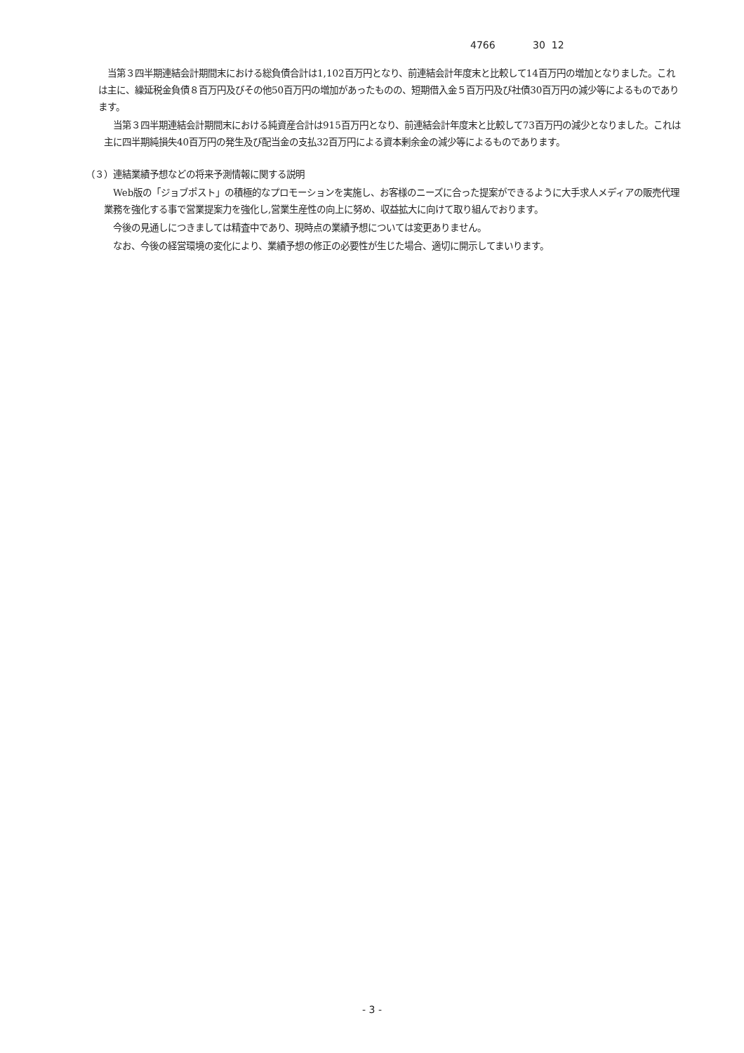4766 30 12
　当第３四半期連結会計期間末における総負債合計は1,102百万円となり、前連結会計年度末と比較して14百万円の増加となりました。これは主に、繰延税金負債８百万円及びその他50百万円の増加があったものの、短期借入金５百万円及び社債30百万円の減少等によるものであります。
　当第３四半期連結会計期間末における純資産合計は915百万円となり、前連結会計年度末と比較して73百万円の減少となりました。これは主に四半期純損失40百万円の発生及び配当金の支払32百万円による資本剰余金の減少等によるものであります。
（３）連結業績予想などの将来予測情報に関する説明
　Web版の「ジョブポスト」の積極的なプロモーションを実施し、お客様のニーズに合った提案ができるように大手求人メディアの販売代理業務を強化する事で営業提案力を強化し,営業生産性の向上に努め、収益拡大に向けて取り組んでおります。
　今後の見通しにつきましては精査中であり、現時点の業績予想については変更ありません。
　なお、今後の経営環境の変化により、業績予想の修正の必要性が生じた場合、適切に開示してまいります。
- 3 -